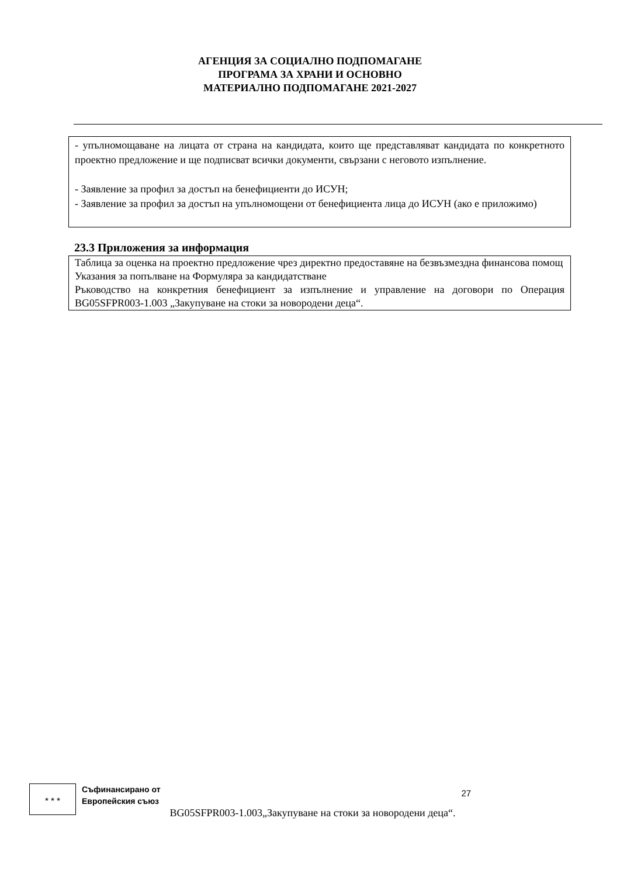АГЕНЦИЯ ЗА СОЦИАЛНО ПОДПОМАГАНЕ
ПРОГРАМА ЗА ХРАНИ И ОСНОВНО
МАТЕРИАЛНО ПОДПОМАГАНЕ 2021-2027
- упълномощаване на лицата от страна на кандидата, които ще представляват кандидата по конкретното проектно предложение и ще подписват всички документи, свързани с неговото изпълнение.
- Заявление за профил за достъп на бенефициенти до ИСУН;
- Заявление за профил за достъп на упълномощени от бенефициента лица до ИСУН (ако е приложимо)
23.3 Приложения за информация
Таблица за оценка на проектно предложение чрез директно предоставяне на безвъзмездна финансова помощ
Указания за попълване на Формуляра за кандидатстване
Ръководство на конкретния бенефициент за изпълнение и управление на договори по Операция BG05SFPR003-1.003 „Закупуване на стоки за новородени деца“.
★ ★ ★
Съфинансирано от
Европейския съюз
BG05SFPR003-1.003„Закупуване на стоки за новородени деца“.
27